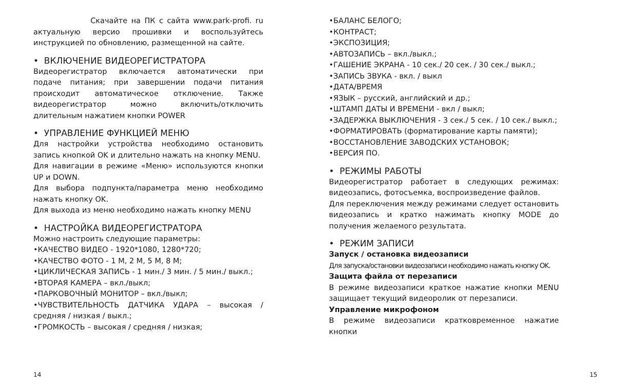Скачайте на ПК с сайта www.park-profi. ru актуальную версио прошивки и воспользуйтесь инструкцией по обновлению, размещенной на сайте.
• ВКЛЮЧЕНИЕ ВИДЕОРЕГИСТРАТОРА
Видеорегистратор включается автоматически при подаче питания; при завершении подачи питания происходит автоматическое отключение. Также видеорегистратор можно включить/отключить длительным нажатием кнопки POWER
• УПРАВЛЕНИЕ ФУНКЦИЕЙ МЕНЮ
Для настройки устройства необходимо остановить запись кнопкой OK и длительно нажать на кнопку MENU.
Для навигации в режиме «Меню» используются кнопки UP и DOWN.
Для выбора подпункта/параметра меню необходимо нажать кнопку OK.
Для выхода из меню необходимо нажать кнопку MENU
• НАСТРОЙКА ВИДЕОРЕГИСТРАТОРА
Можно настроить следующие параметры:
•КАЧЕСТВО ВИДЕО - 1920*1080, 1280*720;
•КАЧЕСТВО ФОТО - 1 M, 2 M, 5 M, 8 M;
•ЦИКЛИЧЕСКАЯ ЗАПИСЬ - 1 мин./ 3 мин. / 5 мин./ выкл.;
•ВТОРАЯ КАМЕРА – вкл./выкл;
•ПАРКОВОЧНЫЙ МОНИТОР – вкл./выкл;
•ЧУВСТВИТЕЛЬНОСТЬ ДАТЧИКА УДАРА – высокая / средняя / низкая / выкл.;
•ГРОМКОСТЬ – высокая / средняя / низкая;
•БАЛАНС БЕЛОГО;
•КОНТРАСТ;
•ЭКСПОЗИЦИЯ;
•АВТОЗАПИСЬ – вкл./выкл.;
•ГАШЕНИЕ ЭКРАНА - 10 сек./ 20 сек. / 30 сек./ выкл.;
•ЗАПИСЬ ЗВУКА - вкл. / выкл
•ДАТА/ВРЕМЯ
•ЯЗЫК – русский, английский и др.;
•ШТАМП ДАТЫ И ВРЕМЕНИ - вкл / выкл;
•ЗАДЕРЖКА ВЫКЛЮЧЕНИЯ - 3 сек./ 5 сек. / 10 сек./ выкл.;
•ФОРМАТИРОВАТЬ (форматирование карты памяти);
•ВОССТАНОВЛЕНИЕ ЗАВОДСКИХ УСТАНОВОК;
•ВЕРСИЯ ПО.
• РЕЖИМЫ РАБОТЫ
Видеорегистратор работает в следующих режимах: видеозапись, фотосъемка, воспроизведение файлов.
Для переключения между режимами следует остановить видеозапись и кратко нажимать кнопку MODE до получения желаемого результата.
• РЕЖИМ ЗАПИСИ
Запуск / остановка видеозаписи
Для запуска/остановки видеозаписи необходимо нажать кнопку OK.
Защита файла от перезаписи
В режиме видеозаписи краткое нажатие кнопки MENU защищает текущий видеоролик от перезаписи.
Управление микрофоном
В режиме видеозаписи кратковременное нажатие кнопки
14 15